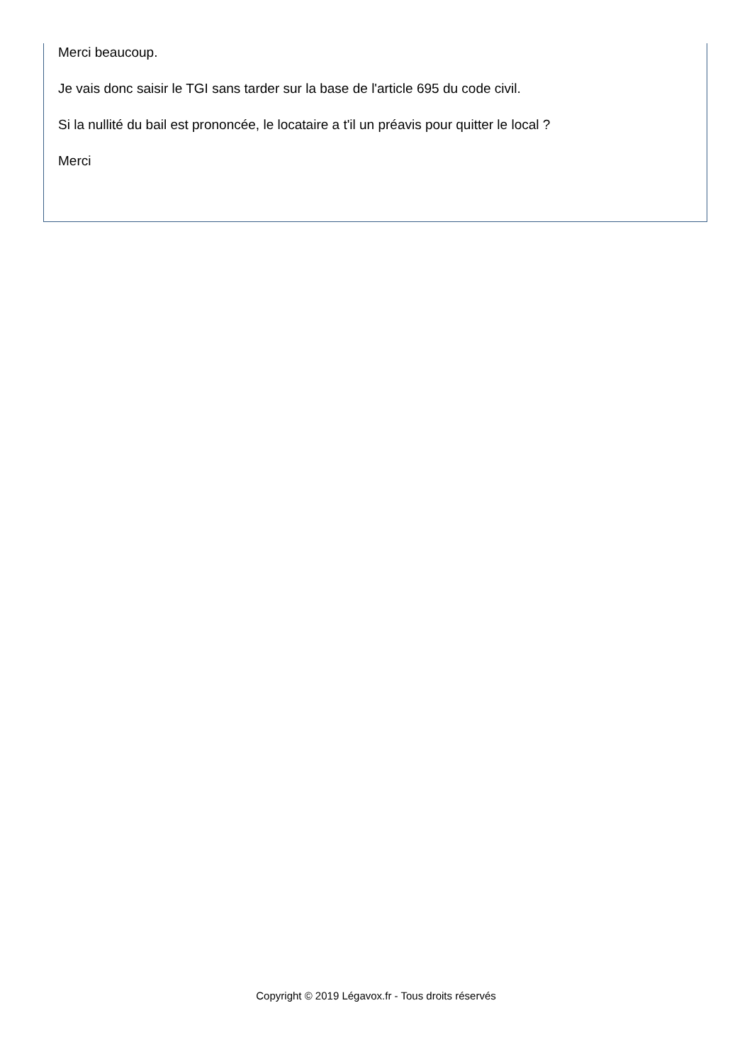Merci beaucoup.
Je vais donc saisir le TGI sans tarder sur la base de l'article 695 du code civil.
Si la nullité du bail est prononcée, le locataire a t'il un préavis pour quitter le local ?
Merci
Copyright © 2019 Légavox.fr - Tous droits réservés